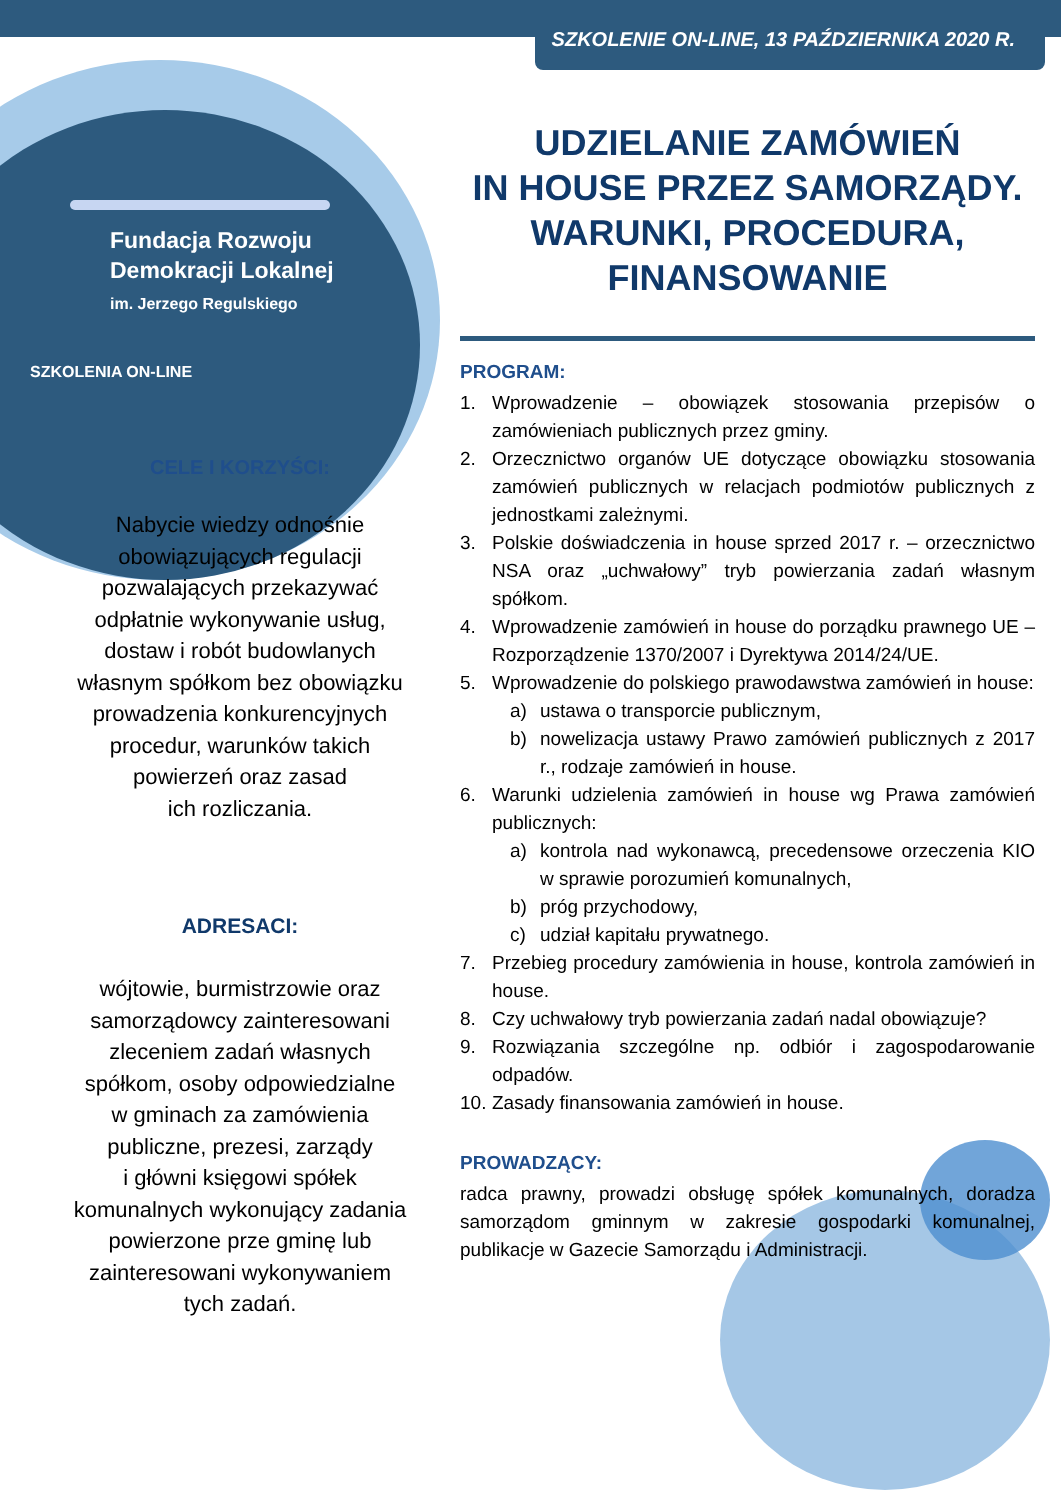Fundacja Rozwoju
Demokracji Lokalnej
im. Jerzego Regulskiego
SZKOLENIA ON-LINE
CELE I KORZYŚCI:
Nabycie wiedzy odnośnie
obowiązujących regulacji
pozwalających przekazywać
odpłatnie wykonywanie usług,
dostaw i robót budowlanych
własnym spółkom bez obowiązku
prowadzenia konkurencyjnych
procedur, warunków takich
powierzeń oraz zasad
ich rozliczania.
ADRESACI:
wójtowie, burmistrzowie oraz
samorządowcy zainteresowani
zleceniem zadań własnych
spółkom, osoby odpowiedzialne
w gminach za zamówienia
publiczne, prezesi, zarządy
i główni księgowi spółek
komunalnych wykonujący zadania
powierzone prze gminę lub
zainteresowani wykonywaniem
tych zadań.
SZKOLENIE ON-LINE, 13 PAŹDZIERNIKA 2020 R.
UDZIELANIE ZAMÓWIEŃ
IN HOUSE PRZEZ SAMORZĄDY.
WARUNKI, PROCEDURA,
FINANSOWANIE
PROGRAM:
1. Wprowadzenie – obowiązek stosowania przepisów o zamówieniach publicznych przez gminy.
2. Orzecznictwo organów UE dotyczące obowiązku stosowania zamówień publicznych w relacjach podmiotów publicznych z jednostkami zależnymi.
3. Polskie doświadczenia in house sprzed 2017 r. – orzecznictwo NSA oraz „uchwałowy” tryb powierzania zadań własnym spółkom.
4. Wprowadzenie zamówień in house do porządku prawnego UE – Rozporządzenie 1370/2007 i Dyrektywa 2014/24/UE.
5. Wprowadzenie do polskiego prawodawstwa zamówień in house:
a) ustawa o transporcie publicznym,
b) nowelizacja ustawy Prawo zamówień publicznych z 2017 r., rodzaje zamówień in house.
6. Warunki udzielenia zamówień in house wg Prawa zamówień publicznych:
a) kontrola nad wykonawcą, precedensowe orzeczenia KIO w sprawie porozumień komunalnych,
b) próg przychodowy,
c) udział kapitału prywatnego.
7. Przebieg procedury zamówienia in house, kontrola zamówień in house.
8. Czy uchwałowy tryb powierzania zadań nadal obowiązuje?
9. Rozwiązania szczególne np. odbiór i zagospodarowanie odpadów.
10. Zasady finansowania zamówień in house.
PROWADZĄCY:
radca prawny, prowadzi obsługę spółek komunalnych, doradza samorządom gminnym w zakresie gospodarki komunalnej, publikacje w Gazecie Samorządu i Administracji.